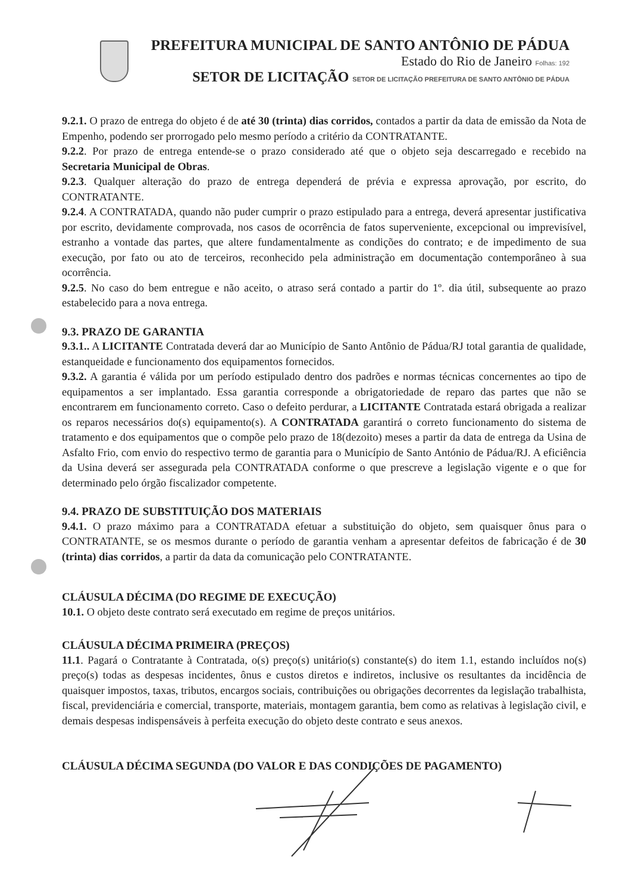PREFEITURA MUNICIPAL DE SANTO ANTÔNIO DE PÁDUA
Estado do Rio de Janeiro Folhas: 192
SETOR DE LICITAÇÃO SETOR DE LICITAÇÃO PREFEITURA DE SANTO ANTÔNIO DE PÁDUA
9.2.1. O prazo de entrega do objeto é de até 30 (trinta) dias corridos, contados a partir da data de emissão da Nota de Empenho, podendo ser prorrogado pelo mesmo período a critério da CONTRATANTE.
9.2.2. Por prazo de entrega entende-se o prazo considerado até que o objeto seja descarregado e recebido na Secretaria Municipal de Obras.
9.2.3. Qualquer alteração do prazo de entrega dependerá de prévia e expressa aprovação, por escrito, do CONTRATANTE.
9.2.4. A CONTRATADA, quando não puder cumprir o prazo estipulado para a entrega, deverá apresentar justificativa por escrito, devidamente comprovada, nos casos de ocorrência de fatos superveniente, excepcional ou imprevisível, estranho a vontade das partes, que altere fundamentalmente as condições do contrato; e de impedimento de sua execução, por fato ou ato de terceiros, reconhecido pela administração em documentação contemporâneo à sua ocorrência.
9.2.5. No caso do bem entregue e não aceito, o atraso será contado a partir do 1º. dia útil, subsequente ao prazo estabelecido para a nova entrega.
9.3. PRAZO DE GARANTIA
9.3.1.. A LICITANTE Contratada deverá dar ao Município de Santo Antônio de Pádua/RJ total garantia de qualidade, estanqueidade e funcionamento dos equipamentos fornecidos.
9.3.2. A garantia é válida por um período estipulado dentro dos padrões e normas técnicas concernentes ao tipo de equipamentos a ser implantado. Essa garantia corresponde a obrigatoriedade de reparo das partes que não se encontrarem em funcionamento correto. Caso o defeito perdurar, a LICITANTE Contratada estará obrigada a realizar os reparos necessários do(s) equipamento(s). A CONTRATADA garantirá o correto funcionamento do sistema de tratamento e dos equipamentos que o compõe pelo prazo de 18(dezoito) meses a partir da data de entrega da Usina de Asfalto Frio, com envio do respectivo termo de garantia para o Município de Santo António de Pádua/RJ. A eficiência da Usina deverá ser assegurada pela CONTRATADA conforme o que prescreve a legislação vigente e o que for determinado pelo órgão fiscalizador competente.
9.4. PRAZO DE SUBSTITUIÇÃO DOS MATERIAIS
9.4.1. O prazo máximo para a CONTRATADA efetuar a substituição do objeto, sem quaisquer ônus para o CONTRATANTE, se os mesmos durante o período de garantia venham a apresentar defeitos de fabricação é de 30 (trinta) dias corridos, a partir da data da comunicação pelo CONTRATANTE.
CLÁUSULA DÉCIMA (DO REGIME DE EXECUÇÃO)
10.1. O objeto deste contrato será executado em regime de preços unitários.
CLÁUSULA DÉCIMA PRIMEIRA (PREÇOS)
11.1. Pagará o Contratante à Contratada, o(s) preço(s) unitário(s) constante(s) do item 1.1, estando incluídos no(s) preço(s) todas as despesas incidentes, ônus e custos diretos e indiretos, inclusive os resultantes da incidência de quaisquer impostos, taxas, tributos, encargos sociais, contribuições ou obrigações decorrentes da legislação trabalhista, fiscal, previdenciária e comercial, transporte, materiais, montagem garantia, bem como as relativas à legislação civil, e demais despesas indispensáveis à perfeita execução do objeto deste contrato e seus anexos.
CLÁUSULA DÉCIMA SEGUNDA (DO VALOR E DAS CONDIÇÕES DE PAGAMENTO)